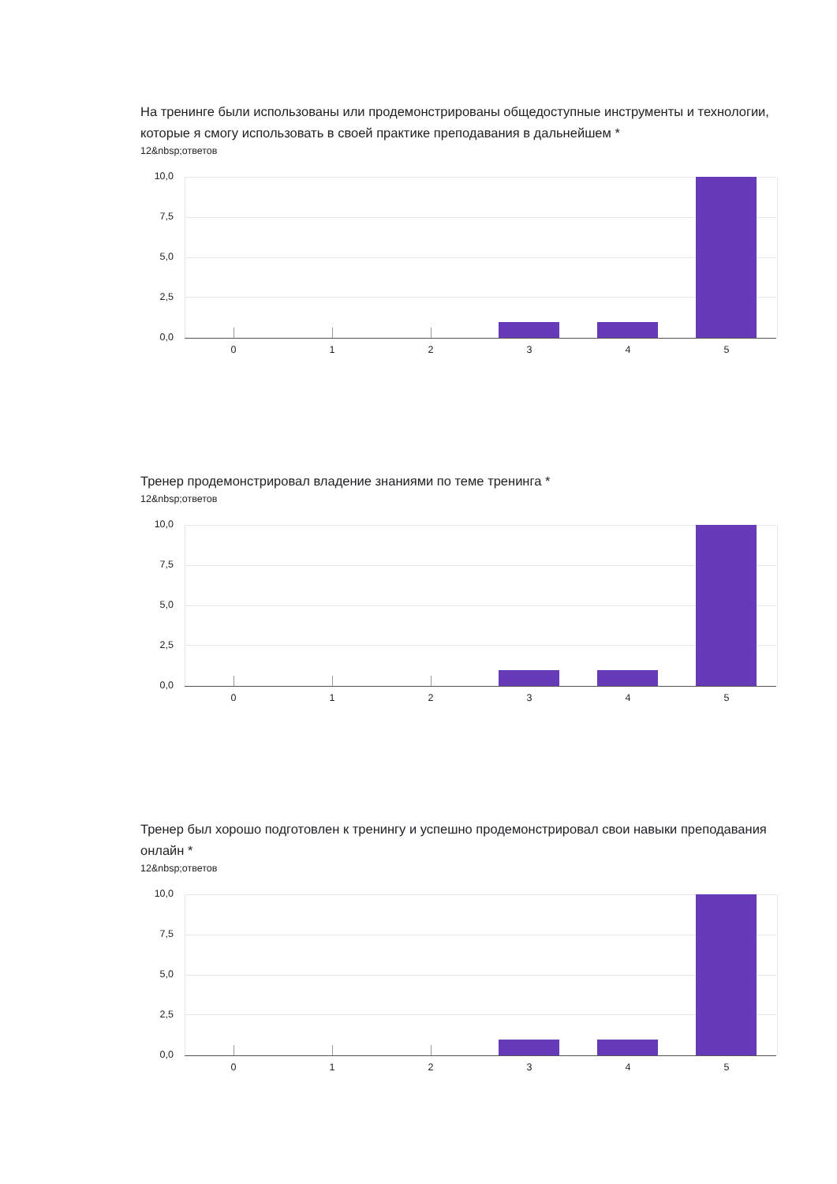На тренинге были использованы или продемонстрированы общедоступные инструменты и технологии, которые я смогу использовать в своей практике преподавания в дальнейшем *
12&nbsp;ответов
10,0
7,5
5,0
2,5
0,0
0 1 2 3 4 5
Тренер продемонстрировал владение знаниями по теме тренинга *
12&nbsp;ответов
10,0
7,5
5,0
2,5
0,0
0 1 2 3 4 5
Тренер был хорошо подготовлен к тренингу и успешно продемонстрировал свои навыки преподавания онлайн *
12&nbsp;ответов
10,0
7,5
5,0
2,5
0,0
0 1 2 3 4 5